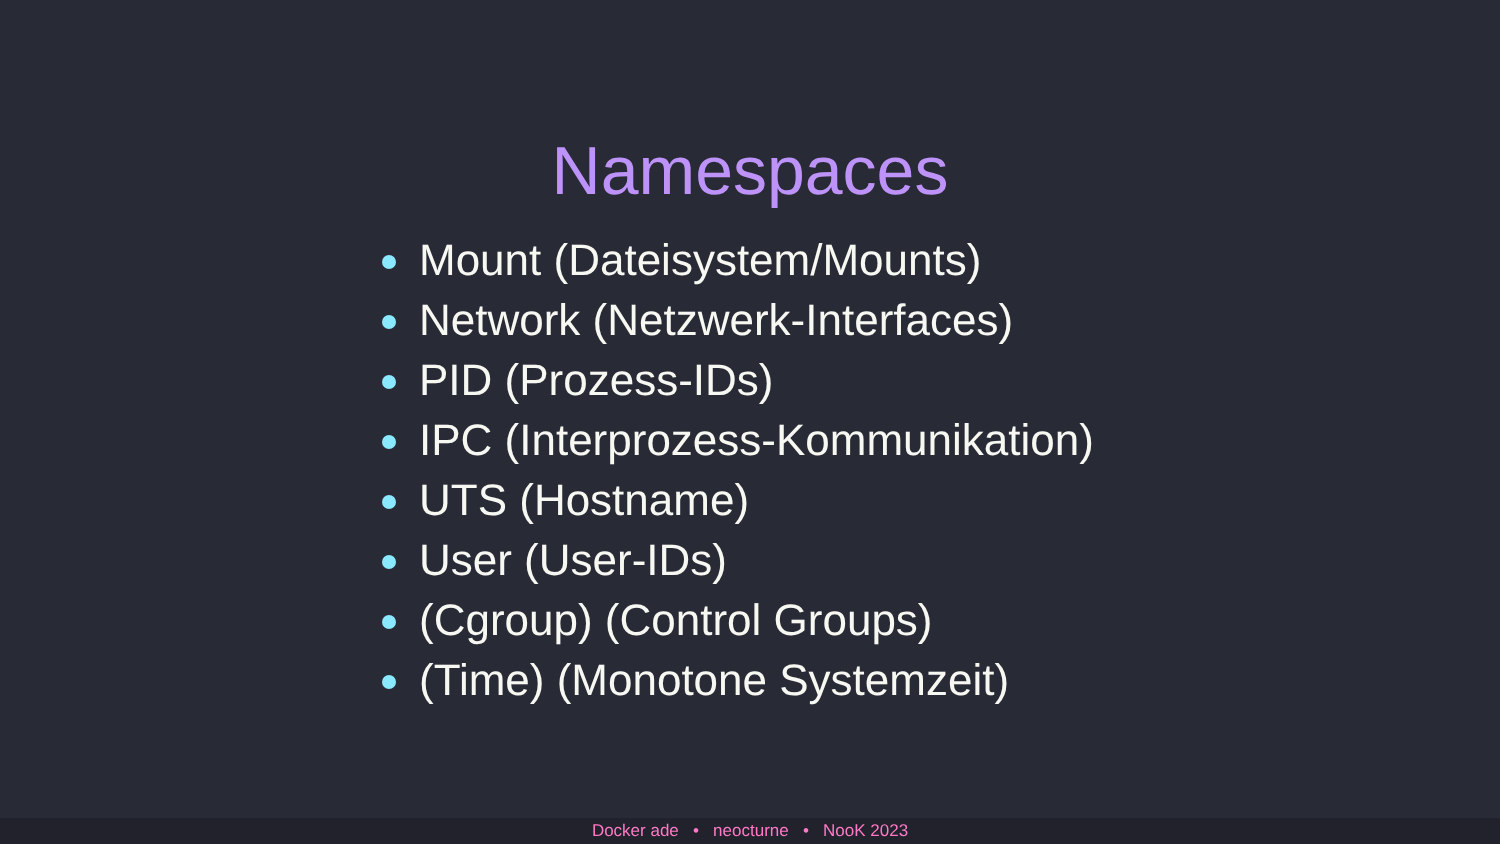Namespaces
Mount (Dateisystem/Mounts)
Network (Netzwerk-Interfaces)
PID (Prozess-IDs)
IPC (Interprozess-Kommunikation)
UTS (Hostname)
User (User-IDs)
(Cgroup) (Control Groups)
(Time) (Monotone Systemzeit)
Docker ade • neocturne • NooK 2023